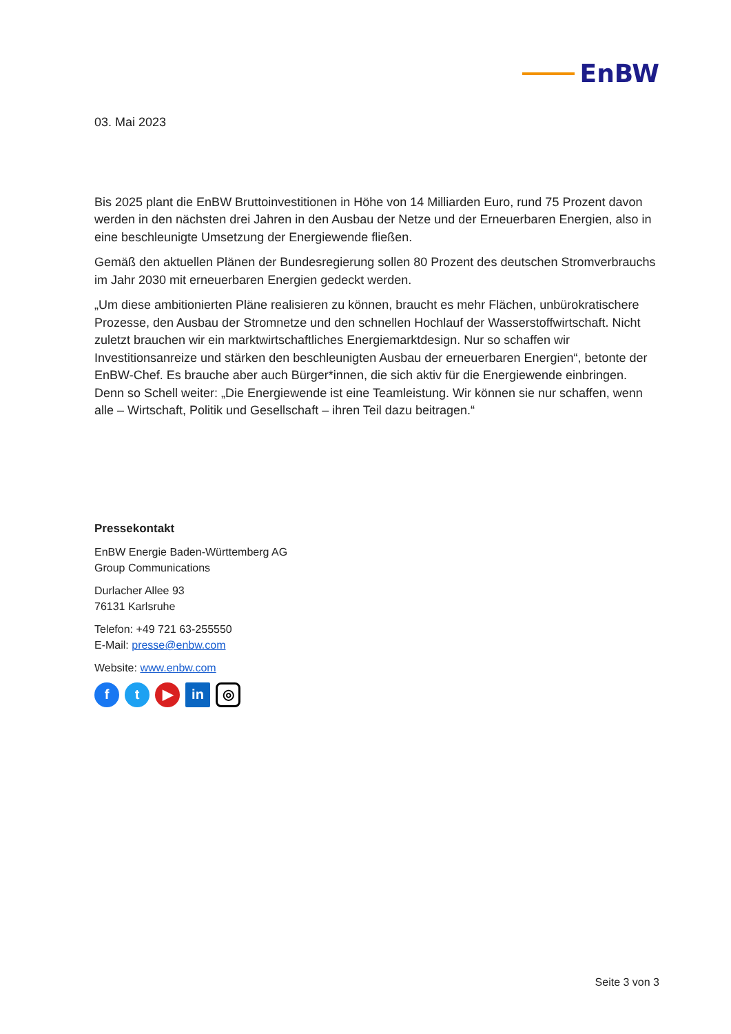EnBW
03. Mai 2023
Bis 2025 plant die EnBW Bruttoinvestitionen in Höhe von 14 Milliarden Euro, rund 75 Prozent davon werden in den nächsten drei Jahren in den Ausbau der Netze und der Erneuerbaren Energien, also in eine beschleunigte Umsetzung der Energiewende fließen.
Gemäß den aktuellen Plänen der Bundesregierung sollen 80 Prozent des deutschen Stromverbrauchs im Jahr 2030 mit erneuerbaren Energien gedeckt werden.
„Um diese ambitionierten Pläne realisieren zu können, braucht es mehr Flächen, unbürokratischere Prozesse, den Ausbau der Stromnetze und den schnellen Hochlauf der Wasserstoffwirtschaft. Nicht zuletzt brauchen wir ein marktwirtschaftliches Energiemarktdesign. Nur so schaffen wir Investitionsanreize und stärken den beschleunigten Ausbau der erneuerbaren Energien“, betonte der EnBW-Chef. Es brauche aber auch Bürger*innen, die sich aktiv für die Energiewende einbringen. Denn so Schell weiter: „Die Energiewende ist eine Teamleistung. Wir können sie nur schaffen, wenn alle – Wirtschaft, Politik und Gesellschaft – ihren Teil dazu beitragen.“
Pressekontakt
EnBW Energie Baden-Württemberg AG
Group Communications
Durlacher Allee 93
76131 Karlsruhe
Telefon: +49 721 63-255550
E-Mail: presse@enbw.com
Website: www.enbw.com
f t ▶ in
◎
Seite 3 von 3